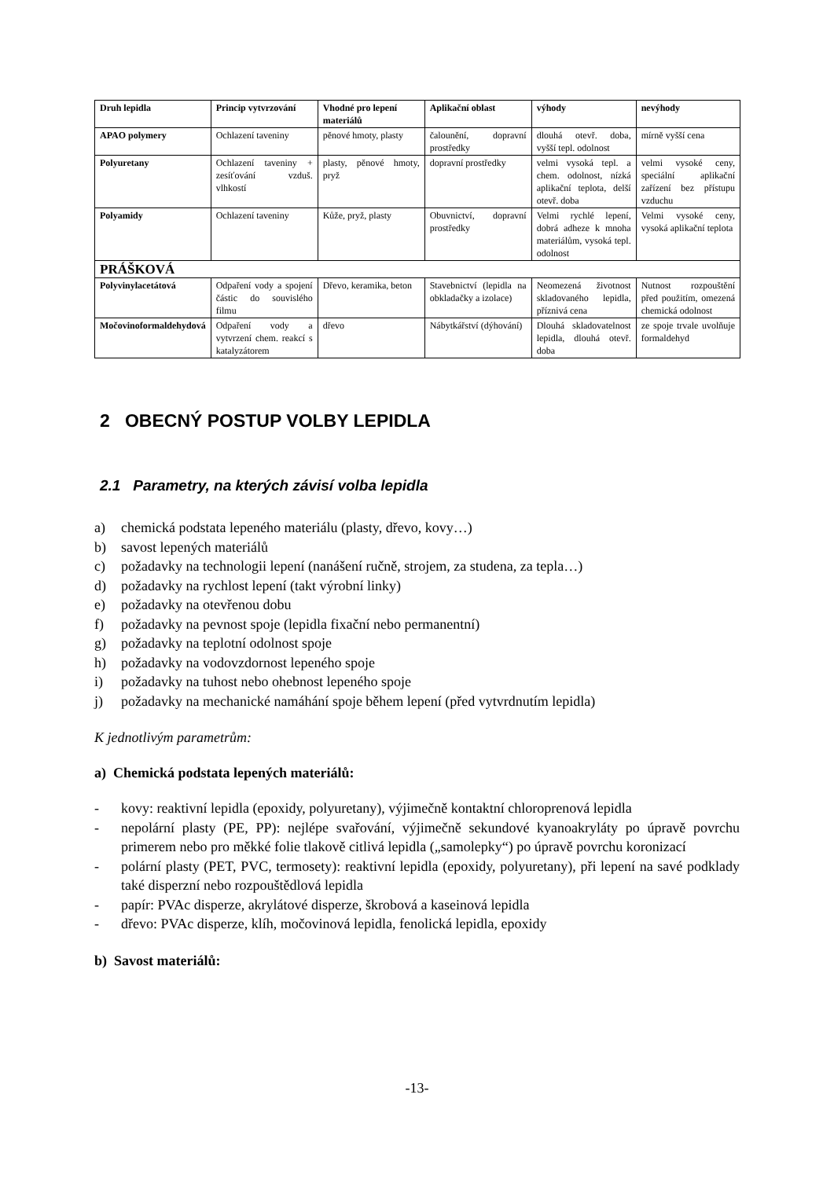| Druh lepidla | Princip vytvrzování | Vhodné pro lepení materiálů | Aplikační oblast | výhody | nevýhody |
| --- | --- | --- | --- | --- | --- |
| APAO polymery | Ochlazení taveniny | pěnové hmoty, plasty | čalounění, dopravní prostředky | dlouhá otevř. doba, vyšší tepl. odolnost | mírně vyšší cena |
| Polyuretany | Ochlazení taveniny + zesíťování vzduš. vlhkostí | plasty, pěnové hmoty, pryž | dopravní prostředky | velmi vysoká tepl. a chem. odolnost, nízká aplikační teplota, delší otevř. doba | velmi vysoké ceny, speciální aplikační zařízení bez přístupu vzduchu |
| Polyamidy | Ochlazení taveniny | Kůže, pryž, plasty | Obuvnictví, dopravní prostředky | Velmi rychlé lepení, dobrá adheze k mnoha materiálům, vysoká tepl. odolnost | Velmi vysoké ceny, vysoká aplikační teplota |
| PRÁŠKOVÁ | | | | | |
| Polyvinylacetátová | Odpaření vody a spojení částic do souvislého filmu | Dřevo, keramika, beton | Stavebnictví (lepidla na obkladačky a izolace) | Neomezená životnost skladovaného lepidla, příznivá cena | Nutnost rozpouštění před použitím, omezená chemická odolnost |
| Močovinoformaldehydová | Odpaření vody a vytvrzení chem. reakcí s katalyzátorem | dřevo | Nábytkářství (dýhování) | Dlouhá skladovatelnost lepidla, dlouhá otevř. doba | ze spoje trvale uvolňuje formaldehyd |
2 OBECNÝ POSTUP VOLBY LEPIDLA
2.1 Parametry, na kterých závisí volba lepidla
a) chemická podstata lepeného materiálu (plasty, dřevo, kovy…)
b) savost lepených materiálů
c) požadavky na technologii lepení (nanášení ručně, strojem, za studena, za tepla…)
d) požadavky na rychlost lepení (takt výrobní linky)
e) požadavky na otevřenou dobu
f) požadavky na pevnost spoje (lepidla fixační nebo permanentní)
g) požadavky na teplotní odolnost spoje
h) požadavky na vodovzdornost lepeného spoje
i) požadavky na tuhost nebo ohebnost lepeného spoje
j) požadavky na mechanické namáhání spoje během lepení (před vytvrdnutím lepidla)
K jednotlivým parametrům:
a) Chemická podstata lepených materiálů:
- kovy: reaktivní lepidla (epoxidy, polyuretany), výjimečně kontaktní chloroprenová lepidla
- nepolární plasty (PE, PP): nejlépe svařování, výjimečně sekundové kyanoakryláty po úpravě povrchu primerem nebo pro měkké folie tlakově citlivá lepidla („samolepky“) po úpravě povrchu koronizací
- polární plasty (PET, PVC, termosety): reaktivní lepidla (epoxidy, polyuretany), při lepení na savé podklady také disperzní nebo rozpouštědlová lepidla
- papír: PVAc disperze, akrylátové disperze, škrobová a kaseinová lepidla
- dřevo: PVAc disperze, klíh, močovinová lepidla, fenolická lepidla, epoxidy
b) Savost materiálů:
-13-